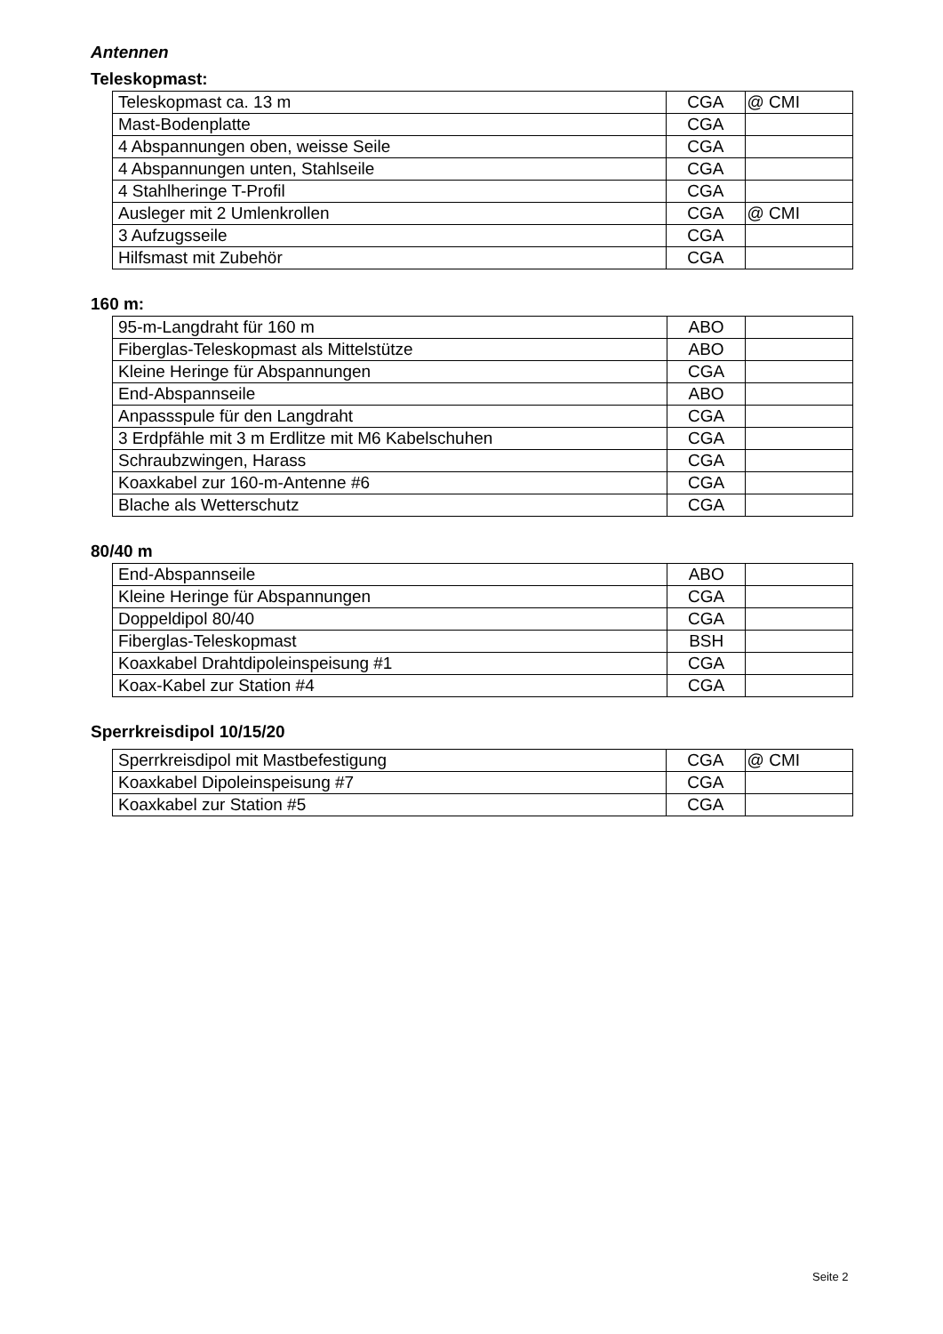Antennen
Teleskopmast:
| Teleskopmast ca. 13 m | CGA | @ CMI |
| Mast-Bodenplatte | CGA | |
| 4 Abspannungen oben, weisse Seile | CGA | |
| 4 Abspannungen unten, Stahlseile | CGA | |
| 4 Stahlheringe T-Profil | CGA | |
| Ausleger mit 2 Umlenkrollen | CGA | @ CMI |
| 3 Aufzugsseile | CGA | |
| Hilfsmast mit Zubehör | CGA | |
160 m:
| 95-m-Langdraht für 160 m | ABO | |
| Fiberglas-Teleskopmast als Mittelstütze | ABO | |
| Kleine Heringe für Abspannungen | CGA | |
| End-Abspannseile | ABO | |
| Anpassspule für den Langdraht | CGA | |
| 3 Erdpfähle mit 3 m Erdlitze mit M6 Kabelschuhen | CGA | |
| Schraubzwingen, Harass | CGA | |
| Koaxkabel zur 160-m-Antenne #6 | CGA | |
| Blache als Wetterschutz | CGA | |
80/40 m
| End-Abspannseile | ABO | |
| Kleine Heringe für Abspannungen | CGA | |
| Doppeldipol 80/40 | CGA | |
| Fiberglas-Teleskopmast | BSH | |
| Koaxkabel Drahtdipoleinspeisung #1 | CGA | |
| Koax-Kabel zur Station #4 | CGA | |
Sperrkreisdipol 10/15/20
| Sperrkreisdipol mit Mastbefestigung | CGA | @ CMI |
| Koaxkabel Dipoleinspeisung #7 | CGA | |
| Koaxkabel zur Station #5 | CGA | |
Seite 2